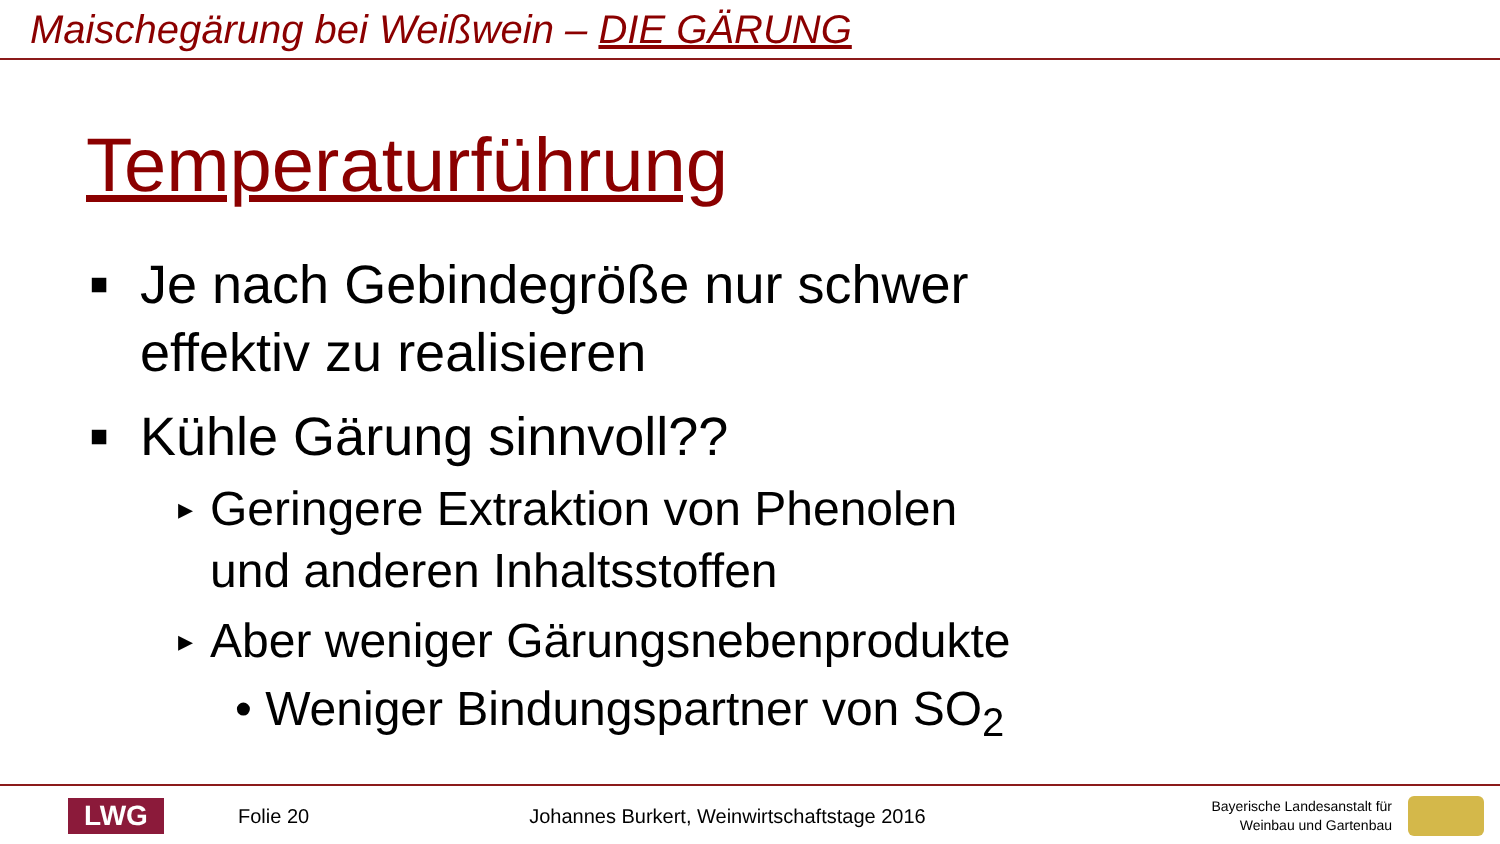Maischegärung bei Weißwein – DIE GÄRUNG
Temperaturführung
■ Je nach Gebindegröße nur schwer
effektiv zu realisieren
■ Kühle Gärung sinnvoll??
▸ Geringere Extraktion von Phenolen
und anderen Inhaltsstoffen
▸ Aber weniger Gärungsnebenprodukte
• Weniger Bindungspartner von SO<sub>2</sub>
LWG
Folie 20
Johannes Burkert, Weinwirtschaftstage 2016
Bayerische Landesanstalt für
Weinbau und Gartenbau